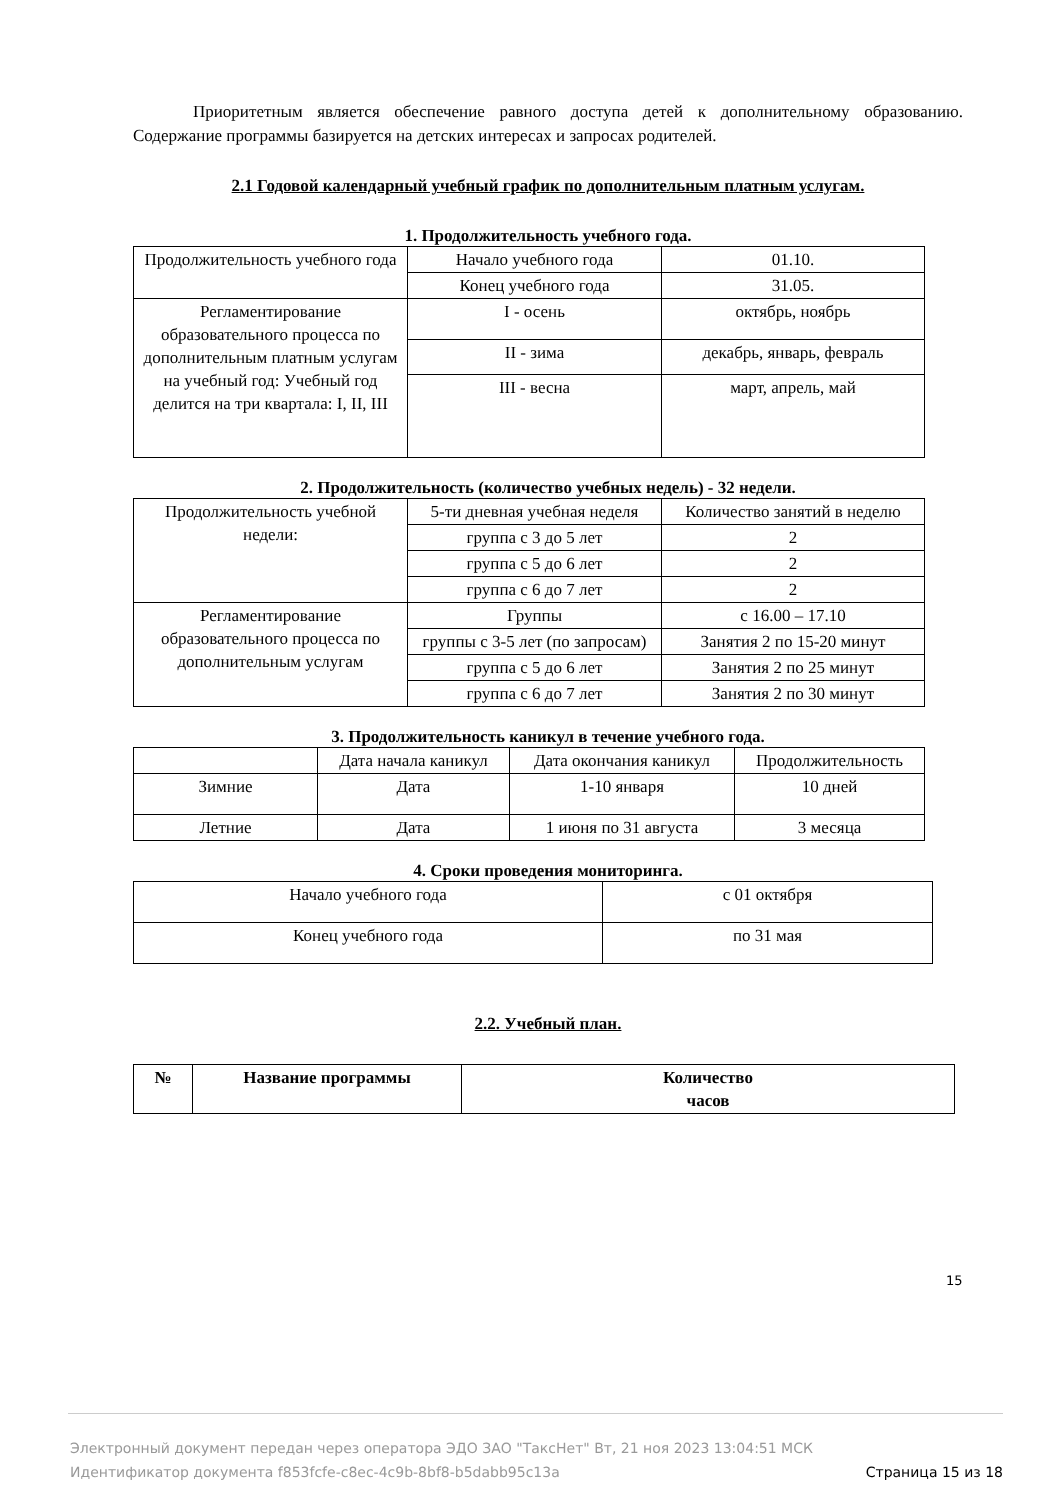Приоритетным является обеспечение равного доступа детей к дополнительному образованию. Содержание программы базируется на детских интересах и запросах родителей.
2.1 Годовой календарный учебный график по дополнительным платным услугам.
1. Продолжительность учебного года.
| Продолжительность учебного года | Начало учебного года | 01.10. |
| | Конец учебного года | 31.05. |
| Регламентирование образовательного процесса по дополнительным платным услугам на учебный год: Учебный год делится на три квартала: I, II, III | I - осень | октябрь, ноябрь |
| | II - зима | декабрь, январь, февраль |
| | III - весна | март, апрель, май |
2. Продолжительность (количество учебных недель) - 32 недели.
| Продолжительность учебной недели: | 5-ти дневная учебная неделя | Количество занятий в неделю |
| | группа с 3 до 5 лет | 2 |
| | группа с 5 до 6 лет | 2 |
| | группа с 6 до 7 лет | 2 |
| Регламентирование образовательного процесса по дополнительным услугам | Группы | с 16.00 – 17.10 |
| | группы с 3-5 лет (по запросам) | Занятия 2 по 15-20 минут |
| | группа с 5 до 6 лет | Занятия 2 по 25 минут |
| | группа с 6 до 7 лет | Занятия 2 по 30 минут |
3. Продолжительность каникул в течение учебного года.
| | Дата начала каникул | Дата окончания каникул | Продолжительность |
| Зимние | Дата | 1-10 января | 10 дней |
| Летние | Дата | 1 июня по 31 августа | 3 месяца |
4. Сроки проведения мониторинга.
| Начало учебного года | с 01 октября |
| Конец учебного года | по 31 мая |
2.2. Учебный план.
| № | Название программы | Количество часов |
| --- | --- | --- |
15
Электронный документ передан через оператора ЭДО ЗАО "ТаксНет" Вт, 21 ноя 2023 13:04:51 МСК
Идентификатор документа f853fcfe-c8ec-4c9b-8bf8-b5dabb95c13a Страница 15 из 18